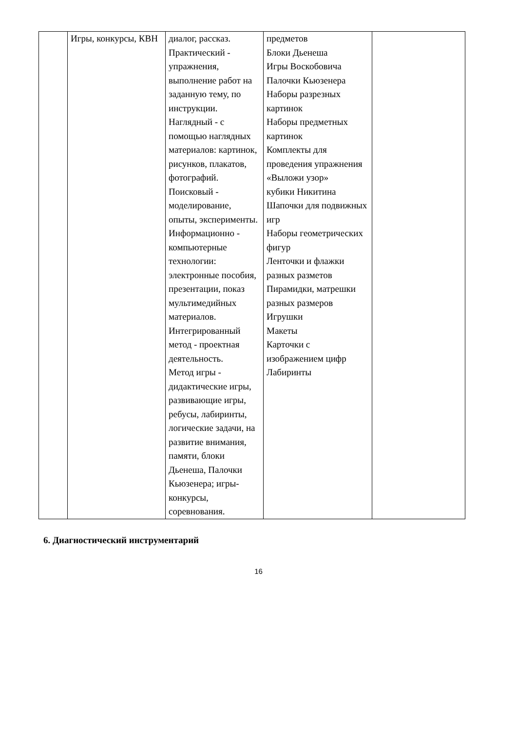| | Игры, конкурсы, КВН | диалог, рассказ. Практический - упражнения, выполнение работ на заданную тему, по инструкции. Наглядный - с помощью наглядных материалов: картинок, рисунков, плакатов, фотографий. Поисковый - моделирование, опыты, эксперименты. Информационно - компьютерные технологии: электронные пособия, презентации, показ мультимедийных материалов. Интегрированный метод - проектная деятельность. Метод игры - дидактические игры, развивающие игры, ребусы, лабиринты, логические задачи, на развитие внимания, памяти, блоки Дьенеша, Палочки Кьюзенера; игры-конкурсы, соревнования. | предметов Блоки Дьенеша Игры Воскобовича Палочки Кьюзенера Наборы разрезных картинок Наборы предметных картинок Комплекты для проведения упражнения «Выложи узор» кубики Никитина Шапочки для подвижных игр Наборы геометрических фигур Ленточки и флажки разных разметов Пирамидки, матрешки разных размеров Игрушки Макеты Карточки с изображением цифр Лабиринты | |
6. Диагностический инструментарий
16